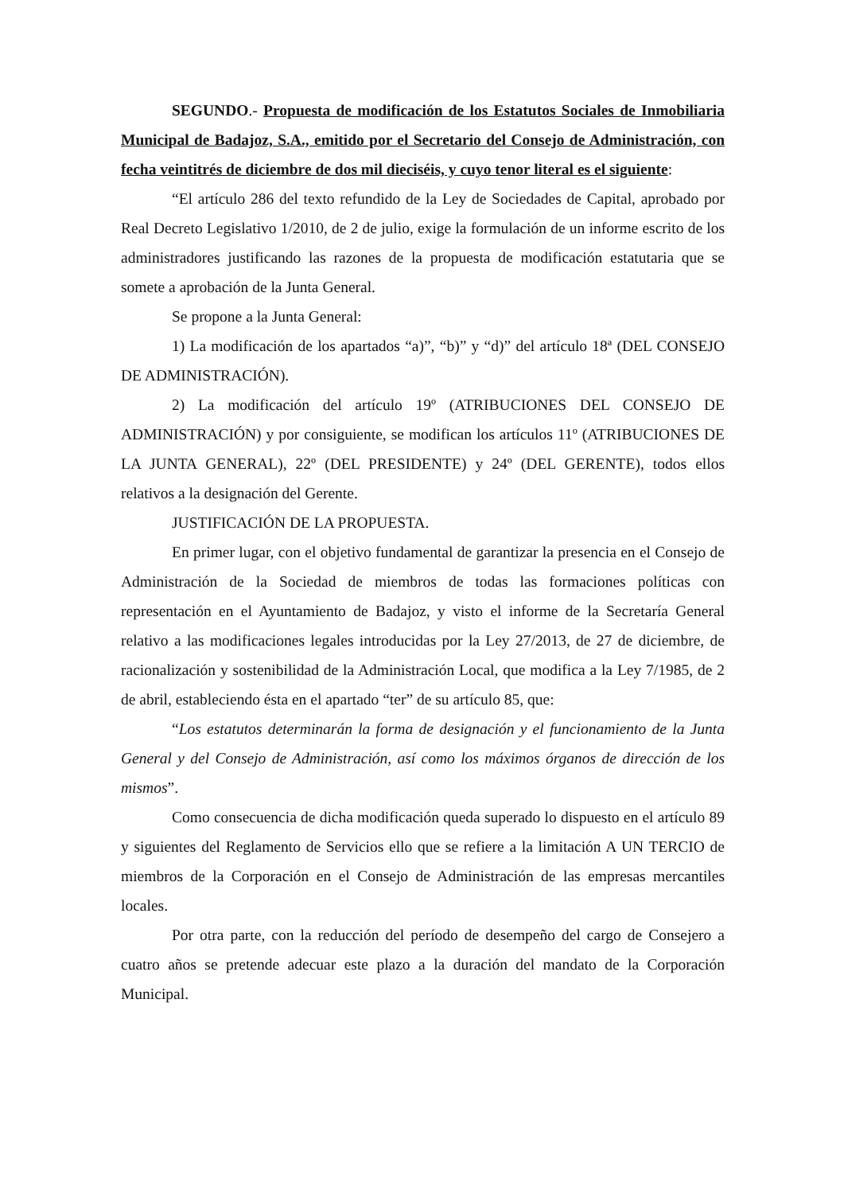SEGUNDO.- Propuesta de modificación de los Estatutos Sociales de Inmobiliaria Municipal de Badajoz, S.A., emitido por el Secretario del Consejo de Administración, con fecha veintitrés de diciembre de dos mil dieciséis, y cuyo tenor literal es el siguiente:
“El artículo 286 del texto refundido de la Ley de Sociedades de Capital, aprobado por Real Decreto Legislativo 1/2010, de 2 de julio, exige la formulación de un informe escrito de los administradores justificando las razones de la propuesta de modificación estatutaria que se somete a aprobación de la Junta General.
Se propone a la Junta General:
1) La modificación de los apartados “a)”, “b)” y “d)” del artículo 18ª (DEL CONSEJO DE ADMINISTRACIÓN).
2) La modificación del artículo 19º (ATRIBUCIONES DEL CONSEJO DE ADMINISTRACIÓN) y por consiguiente, se modifican los artículos 11º (ATRIBUCIONES DE LA JUNTA GENERAL), 22º (DEL PRESIDENTE) y 24º (DEL GERENTE), todos ellos relativos a la designación del Gerente.
JUSTIFICACIÓN DE LA PROPUESTA.
En primer lugar, con el objetivo fundamental de garantizar la presencia en el Consejo de Administración de la Sociedad de miembros de todas las formaciones políticas con representación en el Ayuntamiento de Badajoz, y visto el informe de la Secretaría General relativo a las modificaciones legales introducidas por la Ley 27/2013, de 27 de diciembre, de racionalización y sostenibilidad de la Administración Local, que modifica a la Ley 7/1985, de 2 de abril, estableciendo ésta en el apartado “ter” de su artículo 85, que:
“Los estatutos determinarán la forma de designación y el funcionamiento de la Junta General y del Consejo de Administración, así como los máximos órganos de dirección de los mismos”.
Como consecuencia de dicha modificación queda superado lo dispuesto en el artículo 89 y siguientes del Reglamento de Servicios ello que se refiere a la limitación A UN TERCIO de miembros de la Corporación en el Consejo de Administración de las empresas mercantiles locales.
Por otra parte, con la reducción del período de desempeño del cargo de Consejero a cuatro años se pretende adecuar este plazo a la duración del mandato de la Corporación Municipal.